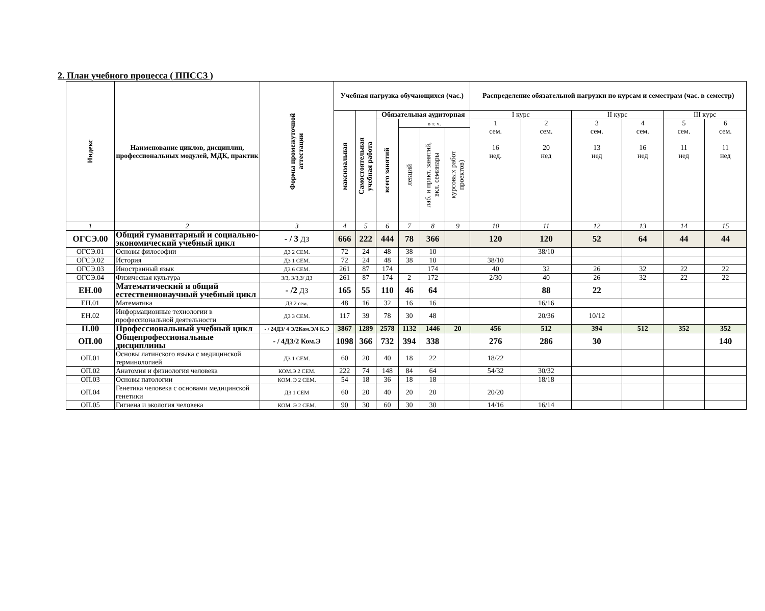2. План учебного процесса ( ППССЗ )
| Индекс | Наименование циклов, дисциплин, профессиональных модулей, МДК, практик | Формы промежуточной аттестации | Учебная нагрузка обучающихся (час.) | | | | | | Распределение обязательной нагрузки по курсам и семестрам (час. в семестр) | | | | | |
| --- | --- | --- | --- | --- | --- | --- | --- | --- | --- | --- | --- | --- | --- | --- |
| | | | максимальная | Самостоятельная учебная работа | Обязательная аудиторная | | | | I курс | | II курс | | III курс | |
| | | | | | всего занятий | в т. ч. | | | 1 сем. 16 нед. | 2 сем. 20 нед | 3 сем. 13 нед | 4 сем. 16 нед | 5 сем. 11 нед | 6 сем. 11 нед |
| | | | | | | лекций | лаб. и практ. занятий, вкл. семинары | курсовых работ проектов) | | | | | | |
| 1 | 2 | 3 | 4 | 5 | 6 | 7 | 8 | 9 | 10 | 11 | 12 | 13 | 14 | 15 |
| ОГСЭ.00 | Общий гуманитарный и социально-экономический учебный цикл | - / 3 ДЗ | 666 | 222 | 444 | 78 | 366 | | 120 | 120 | 52 | 64 | 44 | 44 |
| ОГСЭ.01 | Основы философии | ДЗ 2 СЕМ. | 72 | 24 | 48 | 38 | 10 | | | 38/10 | | | | |
| ОГСЭ.02 | История | ДЗ 1 СЕМ. | 72 | 24 | 48 | 38 | 10 | | 38/10 | | | | | |
| ОГСЭ.03 | Иностранный язык | ДЗ 6 СЕМ. | 261 | 87 | 174 | | 174 | | 40 | 32 | 26 | 32 | 22 | 22 |
| ОГСЭ.04 | Физическая культура | З/З, З/З,З/ ДЗ | 261 | 87 | 174 | 2 | 172 | | 2/30 | 40 | 26 | 32 | 22 | 22 |
| ЕН.00 | Математический и общий естественнонаучный учебный цикл | - /2 ДЗ | 165 | 55 | 110 | 46 | 64 | | | 88 | 22 | | | |
| ЕН.01 | Математика | ДЗ 2 сем. | 48 | 16 | 32 | 16 | 16 | | | 16/16 | | | | |
| ЕН.02 | Информационные технологии в профессиональной деятельности | ДЗ 3 СЕМ. | 117 | 39 | 78 | 30 | 48 | | | 20/36 | 10/12 | | | |
| П.00 | Профессиональный учебный цикл | - / 24ДЗ/ 4 Э/2Ком.Э/4 К.Э | 3867 | 1289 | 2578 | 1132 | 1446 | 20 | 456 | 512 | 394 | 512 | 352 | 352 |
| ОП.00 | Общепрофессиональные дисциплины | - / 4ДЗ/2 Ком.Э | 1098 | 366 | 732 | 394 | 338 | | 276 | 286 | 30 | | | 140 |
| ОП.01 | Основы латинского языка с медицинской терминологией | ДЗ 1 СЕМ. | 60 | 20 | 40 | 18 | 22 | | 18/22 | | | | | |
| ОП.02 | Анатомия и физиология человека | КОМ.Э 2 СЕМ. | 222 | 74 | 148 | 84 | 64 | | 54/32 | 30/32 | | | | |
| ОП.03 | Основы патологии | КОМ. Э 2 СЕМ. | 54 | 18 | 36 | 18 | 18 | | | 18/18 | | | | |
| ОП.04 | Генетика человека с основами медицинской генетики | ДЗ 1 СЕМ | 60 | 20 | 40 | 20 | 20 | | 20/20 | | | | | |
| ОП.05 | Гигиена и экология человека | КОМ. Э 2 СЕМ. | 90 | 30 | 60 | 30 | 30 | | 14/16 | 16/14 | | | | |